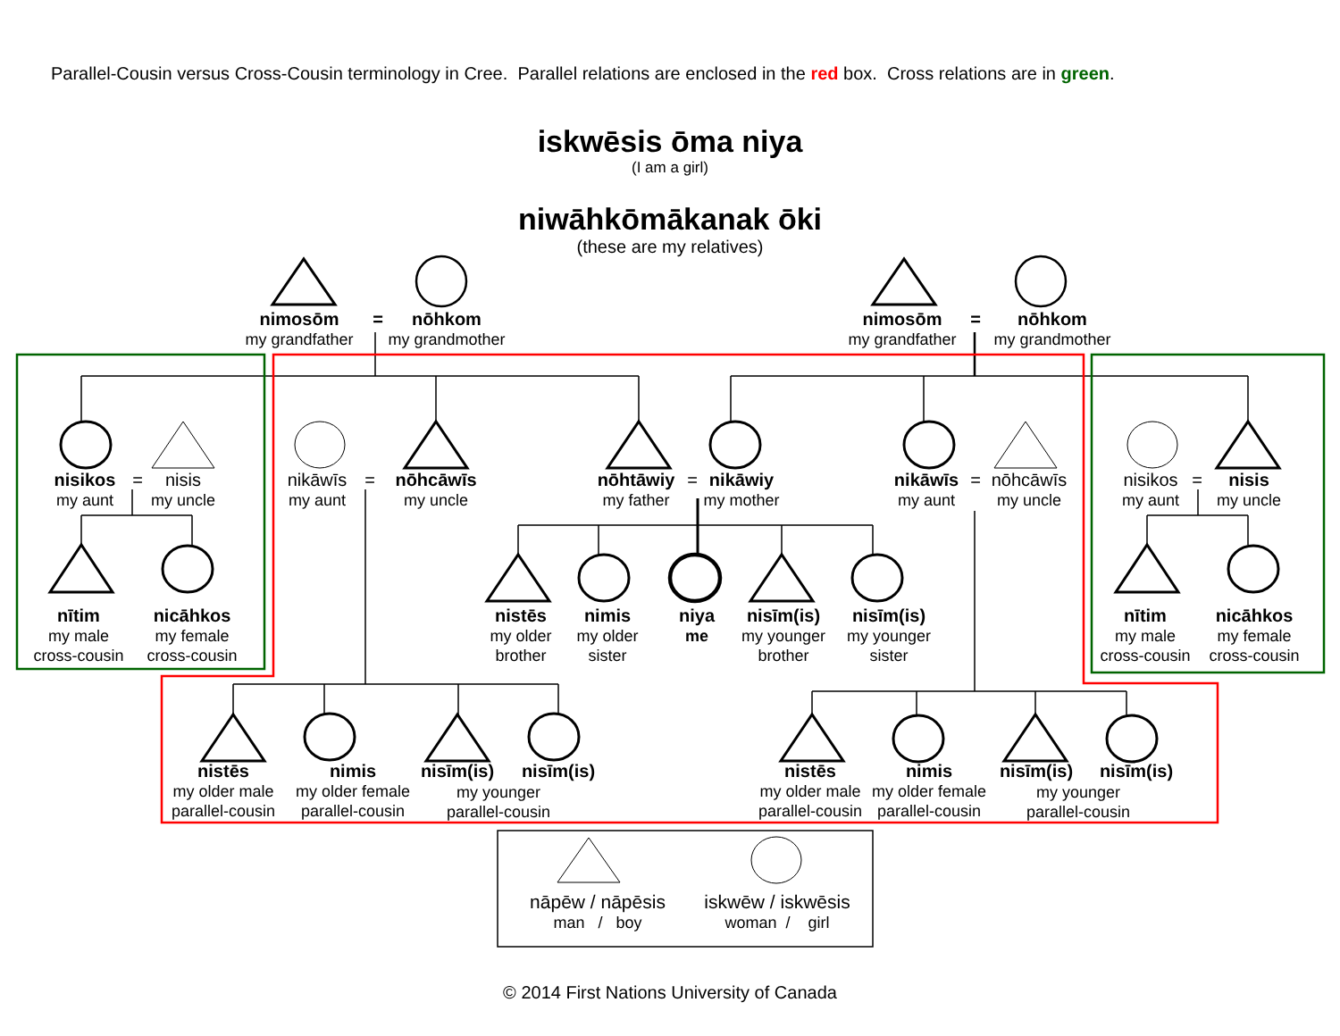Parallel-Cousin versus Cross-Cousin terminology in Cree. Parallel relations are enclosed in the red box. Cross relations are in green.
iskwēsis ōma niya
(I am a girl)
niwāhkōmākanak ōki
(these are my relatives)
nimosōm
my grandfather
=
nōhkom
my grandmother
nimosōm
my grandfather
=
nōhkom
my grandmother
nisikos
my aunt
=
nisis
my uncle
nikāwīs
my aunt
=
nōhcāwīs
my uncle
nōhtāwiy
my father
=
nikāwiy
my mother
nikāwīs
my aunt
=
nōhcāwīs
my uncle
nisikos
my aunt
=
nisis
my uncle
nītim
my male
cross-cousin
nicāhkos
my female
cross-cousin
nistēs
my older
brother
nimis
my older
sister
niya
me
nisīm(is)
my younger
brother
nisīm(is)
my younger
sister
nītim
my male
cross-cousin
nicāhkos
my female
cross-cousin
nistēs
my older male
parallel-cousin
nimis
my older female
parallel-cousin
nisīm(is)
nisīm(is)
my younger
parallel-cousin
nistēs
my older male
parallel-cousin
nimis
my older female
parallel-cousin
nisīm(is)
nisīm(is)
my younger
parallel-cousin
nāpēw / nāpēsis
man / boy
iskwēw / iskwēsis
woman / girl
© 2014 First Nations University of Canada